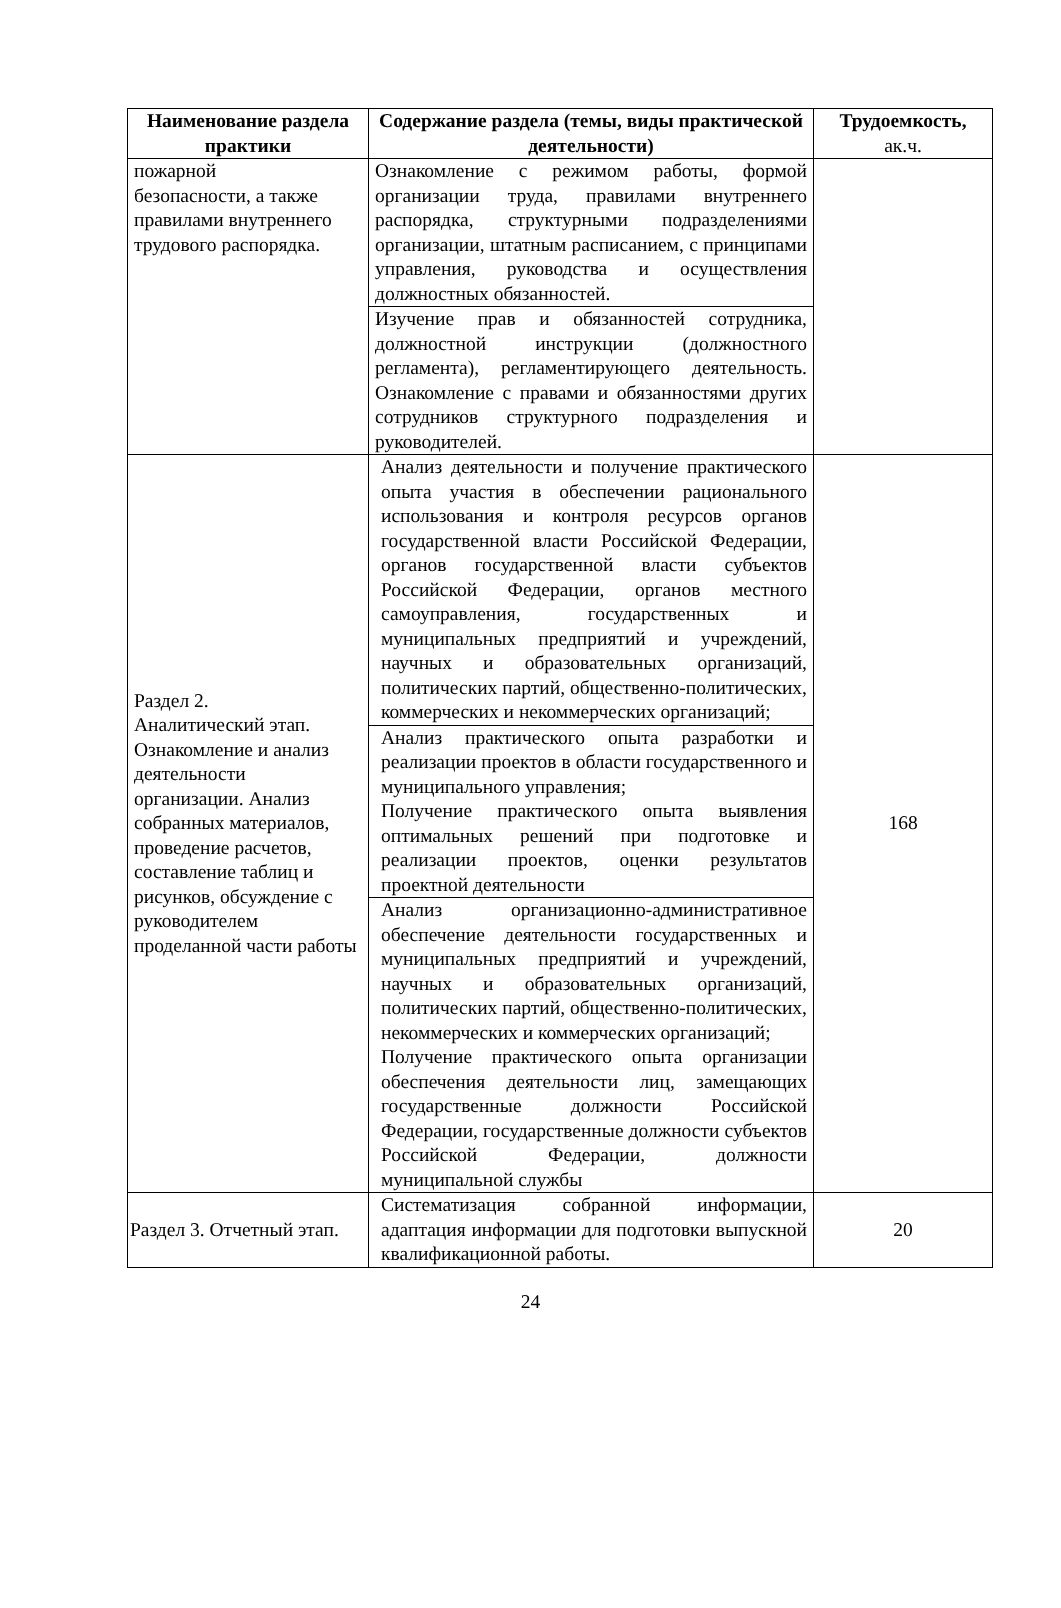| Наименование раздела практики | Содержание раздела (темы, виды практической деятельности) | Трудоемкость, ак.ч. |
| --- | --- | --- |
| пожарной безопасности, а также правилами внутреннего трудового распорядка. | Ознакомление с режимом работы, формой организации труда, правилами внутреннего распорядка, структурными подразделениями организации, штатным расписанием, с принципами управления, руководства и осуществления должностных обязанностей. | |
| | Изучение прав и обязанностей сотрудника, должностной инструкции (должностного регламента), регламентирующего деятельность. Ознакомление с правами и обязанностями других сотрудников структурного подразделения и руководителей. | |
| Раздел 2. Аналитический этап. Ознакомление и анализ деятельности организации. Анализ собранных материалов, проведение расчетов, составление таблиц и рисунков, обсуждение с руководителем проделанной части работы | Анализ деятельности и получение практического опыта участия в обеспечении рационального использования и контроля ресурсов органов государственной власти Российской Федерации, органов государственной власти субъектов Российской Федерации, органов местного самоуправления, государственных и муниципальных предприятий и учреждений, научных и образовательных организаций, политических партий, общественно-политических, коммерческих и некоммерческих организаций; | 168 |
| | Анализ практического опыта разработки и реализации проектов в области государственного и муниципального управления; Получение практического опыта выявления оптимальных решений при подготовке и реализации проектов, оценки результатов проектной деятельности | |
| | Анализ организационно-административное обеспечение деятельности государственных и муниципальных предприятий и учреждений, научных и образовательных организаций, политических партий, общественно-политических, некоммерческих и коммерческих организаций; Получение практического опыта организации обеспечения деятельности лиц, замещающих государственные должности Российской Федерации, государственные должности субъектов Российской Федерации, должности муниципальной службы | |
| Раздел 3. Отчетный этап. | Систематизация собранной информации, адаптация информации для подготовки выпускной квалификационной работы. | 20 |
24